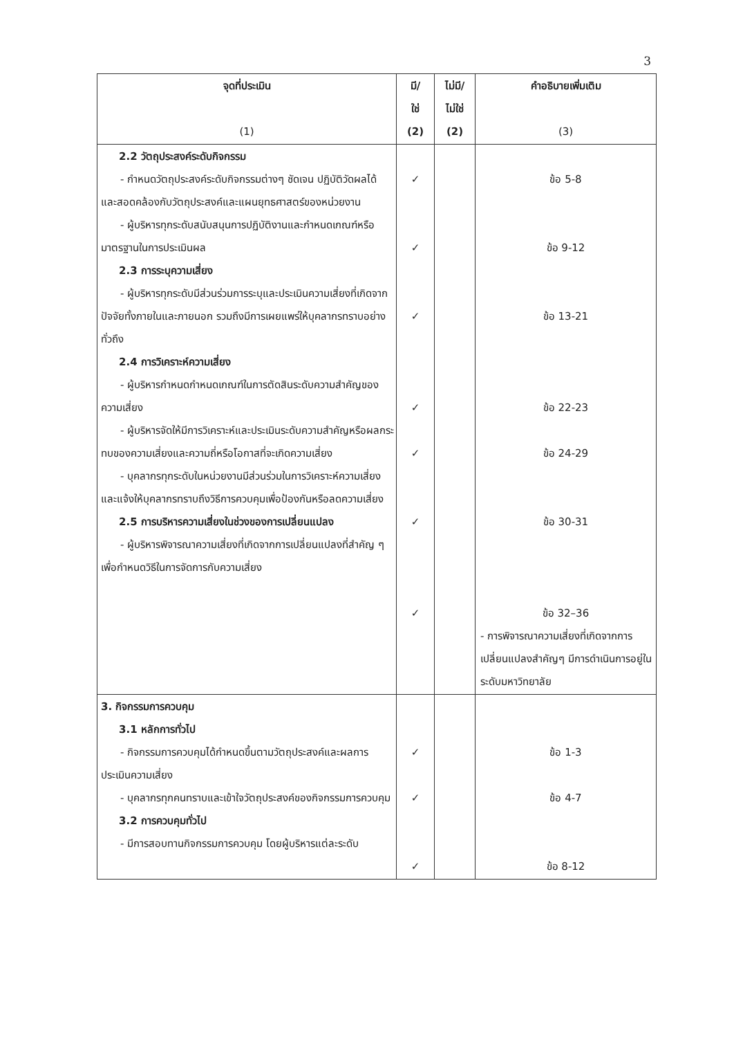3
| จุดที่ประเมิน (1) | มี/ ใช่ (2) | ไม่มี/ ไม่ใช่ (2) | คำอธิบายเพิ่มเติม (3) |
| --- | --- | --- | --- |
| 2.2 วัตถุประสงค์ระดับกิจกรรม - กำหนดวัตถุประสงค์ระดับกิจกรรมต่างๆ ชัดเจน ปฏิบัติวัดผลได้ และสอดคล้องกับวัตถุประสงค์และแผนยุทธศาสตร์ของหน่วยงาน - ผู้บริหารทุกระดับสนับสนุนการปฏิบัติงานและกำหนดเกณฑ์หรือมาตรฐานในการประเมินผล 2.3 การระบุความเสี่ยง - ผู้บริหารทุกระดับมีส่วนร่วมการระบุและประเมินความเสี่ยงที่เกิดจากปัจจัยทั้งภายในและภายนอก รวมถึงมีการเผยแพร่ให้บุคลากรทราบอย่างทั่วถึง 2.4 การวิเคราะห์ความเสี่ยง - ผู้บริหารกำหนดกำหนดเกณฑ์ในการตัดสินระดับความสำคัญของความเสี่ยง - ผู้บริหารจัดให้มีการวิเคราะห์และประเมินระดับความสำคัญหรือผลกระทบของความเสี่ยงและความถี่หรือโอกาสที่จะเกิดความเสี่ยง - บุคลากรทุกระดับในหน่วยงานมีส่วนร่วมในการวิเคราะห์ความเสี่ยงและแจ้งให้บุคลากรทราบถึงวิธีการควบคุมเพื่อป้องกันหรือลดความเสี่ยง 2.5 การบริหารความเสี่ยงในช่วงของการเปลี่ยนแปลง - ผู้บริหารพิจารณาความเสี่ยงที่เกิดจากการเปลี่ยนแปลงที่สำคัญ ๆ เพื่อกำหนดวิธีในการจัดการกับความเสี่ยง | ✓ ✓ ✓ ✓ ✓ ✓ ✓ | | ข้อ 5-8 ข้อ 9-12 ข้อ 13-21 ข้อ 22-23 ข้อ 24-29 ข้อ 30-31 ข้อ 32–36 - การพิจารณาความเสี่ยงที่เกิดจากการเปลี่ยนแปลงสำคัญๆ มีการดำเนินการอยู่ในระดับมหาวิทยาลัย |
| 3. กิจกรรมการควบคุม 3.1 หลักการทั่วไป - กิจกรรมการควบคุมได้กำหนดขึ้นตามวัตถุประสงค์และผลการประเมินความเสี่ยง - บุคลากรทุกคนทราบและเข้าใจวัตถุประสงค์ของกิจกรรมการควบคุม 3.2 การควบคุมทั่วไป - มีการสอบทานกิจกรรมการควบคุม โดยผู้บริหารแต่ละระดับ | ✓ ✓ ✓ | | ข้อ 1-3 ข้อ 4-7 ข้อ 8-12 |